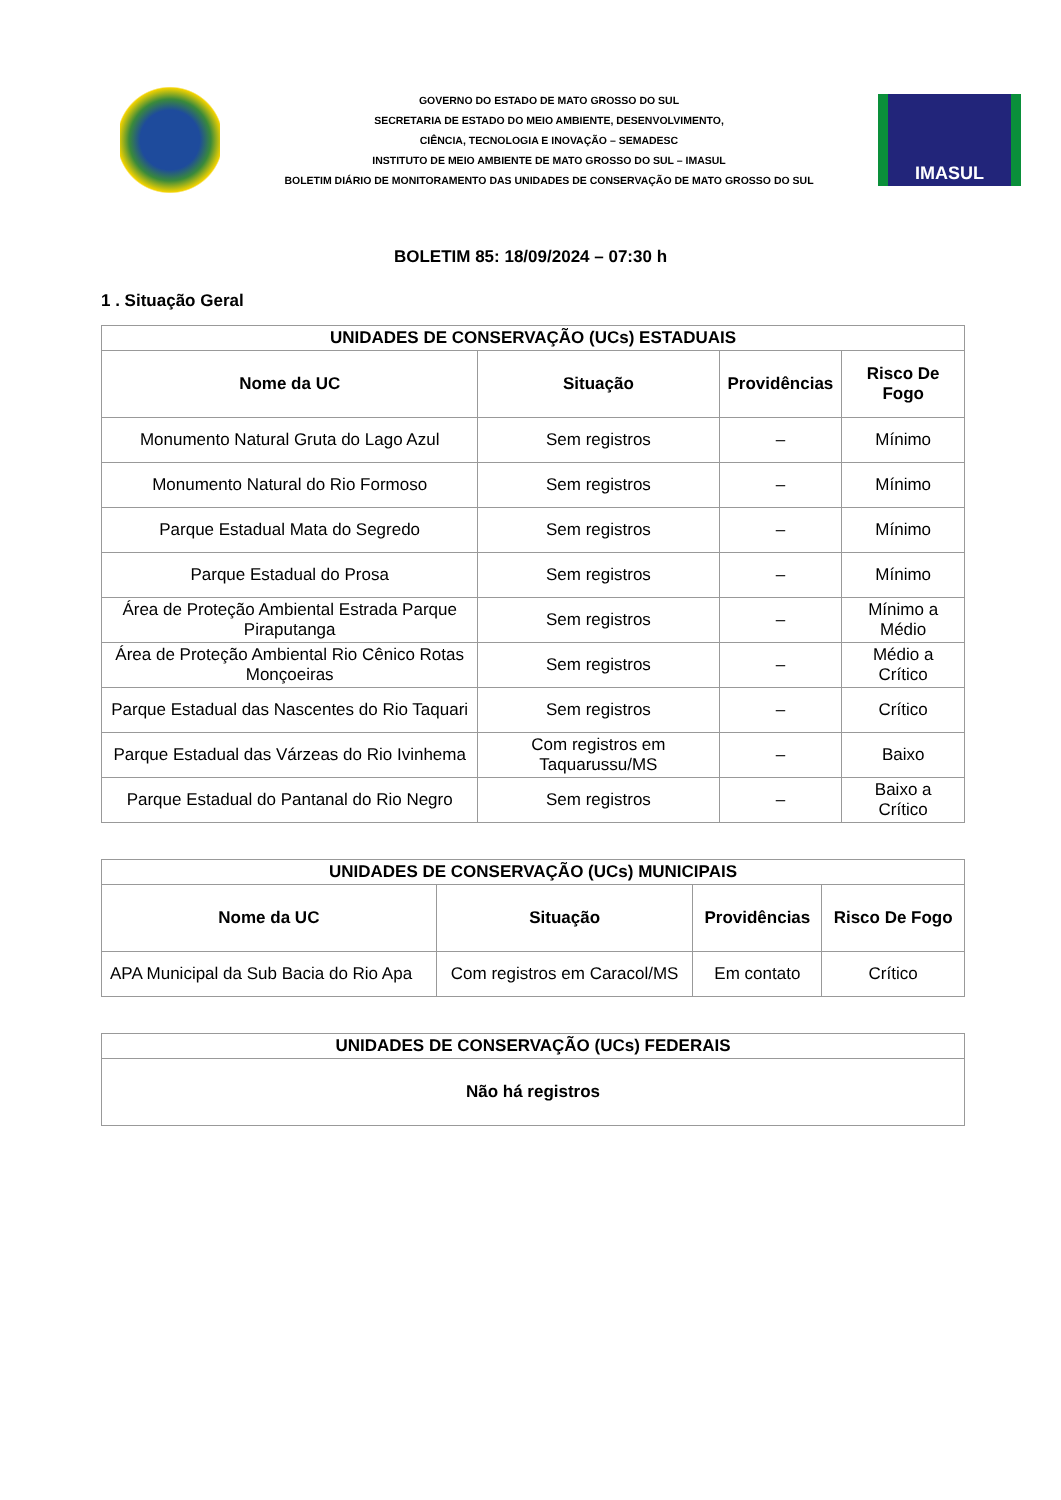GOVERNO DO ESTADO DE MATO GROSSO DO SUL
SECRETARIA DE ESTADO DO MEIO AMBIENTE, DESENVOLVIMENTO,
CIÊNCIA, TECNOLOGIA E INOVAÇÃO – SEMADESC
INSTITUTO DE MEIO AMBIENTE DE MATO GROSSO DO SUL – IMASUL
BOLETIM DIÁRIO DE MONITORAMENTO DAS UNIDADES DE CONSERVAÇÃO DE MATO GROSSO DO SUL
IMASUL
BOLETIM 85: 18/09/2024 – 07:30 h
1 . Situação Geral
| UNIDADES DE CONSERVAÇÃO (UCs) ESTADUAIS | | | |
| Nome da UC | Situação | Providências | Risco De Fogo |
| Monumento Natural Gruta do Lago Azul | Sem registros | – | Mínimo |
| Monumento Natural do Rio Formoso | Sem registros | – | Mínimo |
| Parque Estadual Mata do Segredo | Sem registros | – | Mínimo |
| Parque Estadual do Prosa | Sem registros | – | Mínimo |
| Área de Proteção Ambiental Estrada Parque Piraputanga | Sem registros | – | Mínimo a Médio |
| Área de Proteção Ambiental Rio Cênico Rotas Monçoeiras | Sem registros | – | Médio a Crítico |
| Parque Estadual das Nascentes do Rio Taquari | Sem registros | – | Crítico |
| Parque Estadual das Várzeas do Rio Ivinhema | Com registros em Taquarussu/MS | – | Baixo |
| Parque Estadual do Pantanal do Rio Negro | Sem registros | – | Baixo a Crítico |
| UNIDADES DE CONSERVAÇÃO (UCs) MUNICIPAIS | | | |
| Nome da UC | Situação | Providências | Risco De Fogo |
| APA Municipal da Sub Bacia do Rio Apa | Com registros em Caracol/MS | Em contato | Crítico |
| UNIDADES DE CONSERVAÇÃO (UCs) FEDERAIS |
| Não há registros |